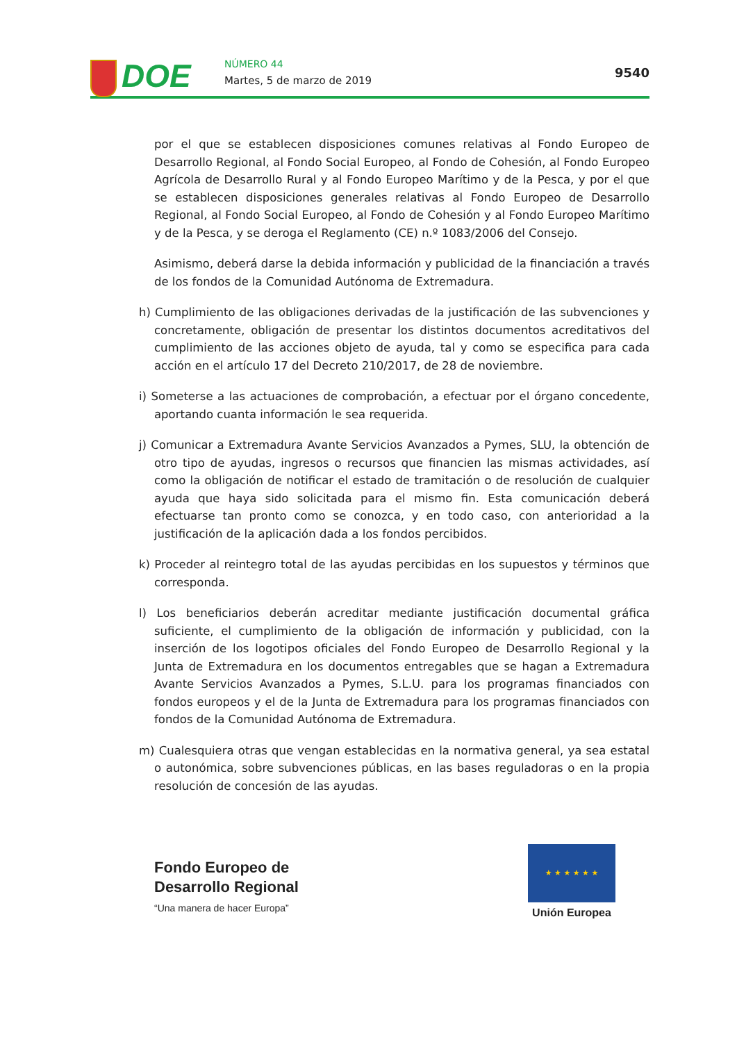DOE NÚMERO 44
Martes, 5 de marzo de 2019
9540
por el que se establecen disposiciones comunes relativas al Fondo Europeo de Desarrollo Regional, al Fondo Social Europeo, al Fondo de Cohesión, al Fondo Europeo Agrícola de Desarrollo Rural y al Fondo Europeo Marítimo y de la Pesca, y por el que se establecen disposiciones generales relativas al Fondo Europeo de Desarrollo Regional, al Fondo Social Europeo, al Fondo de Cohesión y al Fondo Europeo Marítimo y de la Pesca, y se deroga el Reglamento (CE) n.º 1083/2006 del Consejo.
Asimismo, deberá darse la debida información y publicidad de la financiación a través de los fondos de la Comunidad Autónoma de Extremadura.
h) Cumplimiento de las obligaciones derivadas de la justificación de las subvenciones y concretamente, obligación de presentar los distintos documentos acreditativos del cumplimiento de las acciones objeto de ayuda, tal y como se especifica para cada acción en el artículo 17 del Decreto 210/2017, de 28 de noviembre.
i) Someterse a las actuaciones de comprobación, a efectuar por el órgano concedente, aportando cuanta información le sea requerida.
j) Comunicar a Extremadura Avante Servicios Avanzados a Pymes, SLU, la obtención de otro tipo de ayudas, ingresos o recursos que financien las mismas actividades, así como la obligación de notificar el estado de tramitación o de resolución de cualquier ayuda que haya sido solicitada para el mismo fin. Esta comunicación deberá efectuarse tan pronto como se conozca, y en todo caso, con anterioridad a la justificación de la aplicación dada a los fondos percibidos.
k) Proceder al reintegro total de las ayudas percibidas en los supuestos y términos que corresponda.
l) Los beneficiarios deberán acreditar mediante justificación documental gráfica suficiente, el cumplimiento de la obligación de información y publicidad, con la inserción de los logotipos oficiales del Fondo Europeo de Desarrollo Regional y la Junta de Extremadura en los documentos entregables que se hagan a Extremadura Avante Servicios Avanzados a Pymes, S.L.U. para los programas financiados con fondos europeos y el de la Junta de Extremadura para los programas financiados con fondos de la Comunidad Autónoma de Extremadura.
m) Cualesquiera otras que vengan establecidas en la normativa general, ya sea estatal o autonómica, sobre subvenciones públicas, en las bases reguladoras o en la propia resolución de concesión de las ayudas.
Fondo Europeo de
Desarrollo Regional
“Una manera de hacer Europa”
★ ★ ★ ★ ★ ★
Unión Europea